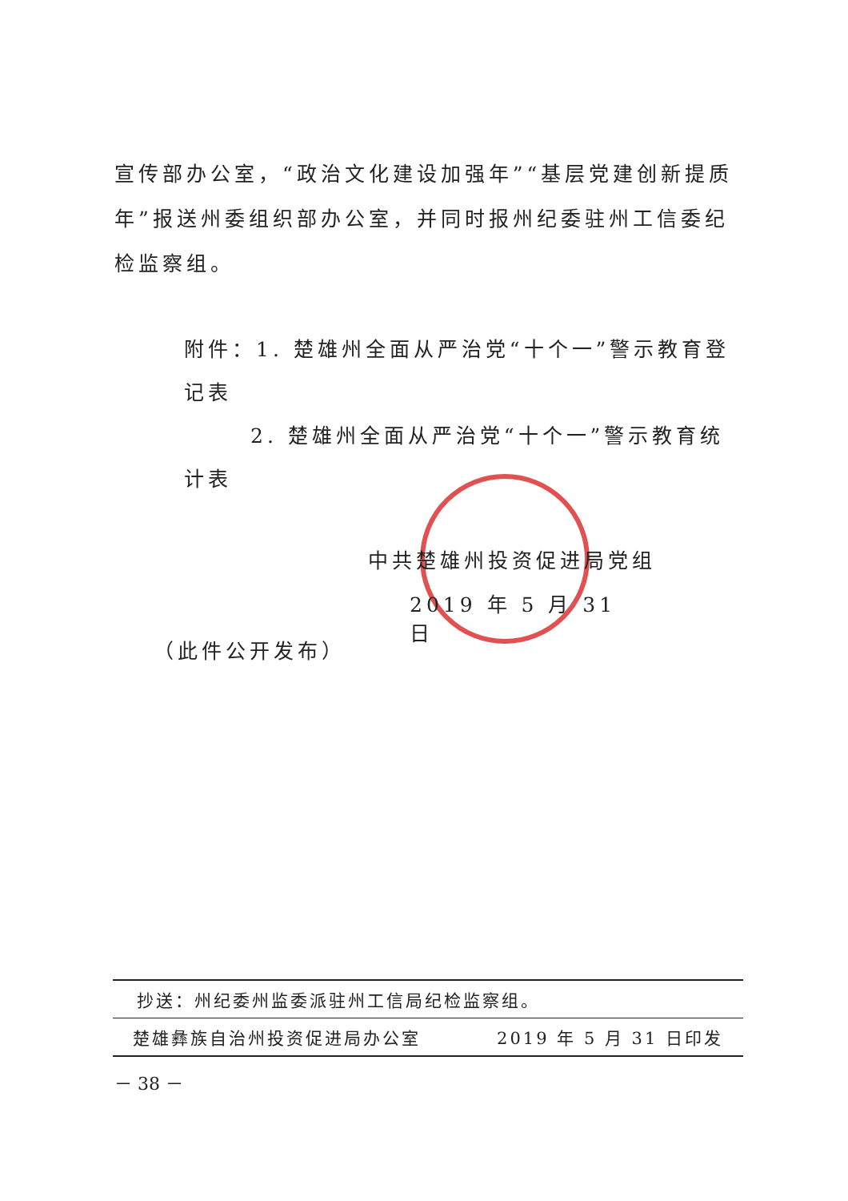宣传部办公室，“政治文化建设加强年”“基层党建创新提质年”报送州委组织部办公室，并同时报州纪委驻州工信委纪检监察组。
附件：1. 楚雄州全面从严治党“十个一”警示教育登记表
2. 楚雄州全面从严治党“十个一”警示教育统计表
中共楚雄州投资促进局党组
2019 年 5 月 31 日
（此件公开发布）
抄送：州纪委州监委派驻州工信局纪检监察组。
楚雄彝族自治州投资促进局办公室 2019 年 5 月 31 日印发
－ 38 －